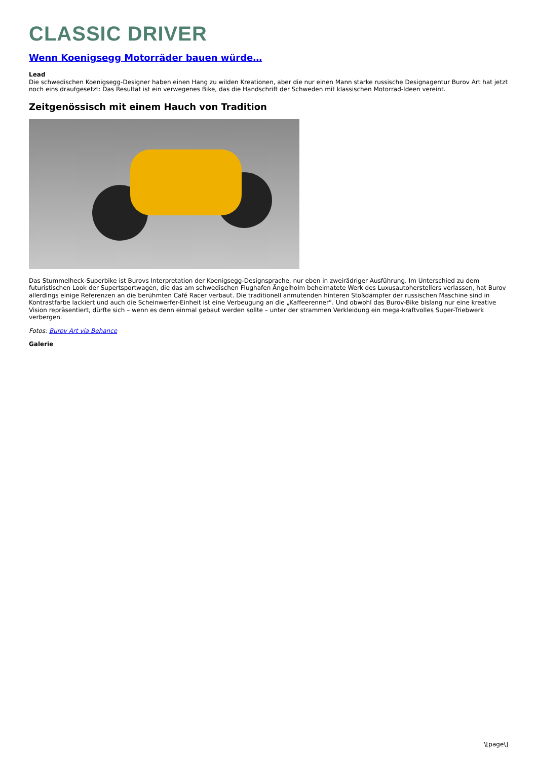CLASSIC DRIVER
Wenn Koenigsegg Motorräder bauen würde…
Lead
Die schwedischen Koenigsegg-Designer haben einen Hang zu wilden Kreationen, aber die nur einen Mann starke russische Designagentur Burov Art hat jetzt noch eins draufgesetzt: Das Resultat ist ein verwegenes Bike, das die Handschrift der Schweden mit klassischen Motorrad-Ideen vereint.
Zeitgenössisch mit einem Hauch von Tradition
Das Stummelheck-Superbike ist Burovs Interpretation der Koenigsegg-Designsprache, nur eben in zweirädriger Ausführung. Im Unterschied zu dem futuristischen Look der Supertsportwagen, die das am schwedischen Flughafen Ängelholm beheimatete Werk des Luxusautoherstellers verlassen, hat Burov allerdings einige Referenzen an die berühmten Café Racer verbaut. Die traditionell anmutenden hinteren Stoßdämpfer der russischen Maschine sind in Kontrastfarbe lackiert und auch die Scheinwerfer-Einheit ist eine Verbeugung an die „Kaffeerenner“. Und obwohl das Burov-Bike bislang nur eine kreative Vision repräsentiert, dürfte sich – wenn es denn einmal gebaut werden sollte – unter der strammen Verkleidung ein mega-kraftvolles Super-Triebwerk verbergen.
Fotos: Burov Art via Behance
Galerie
\[page\]